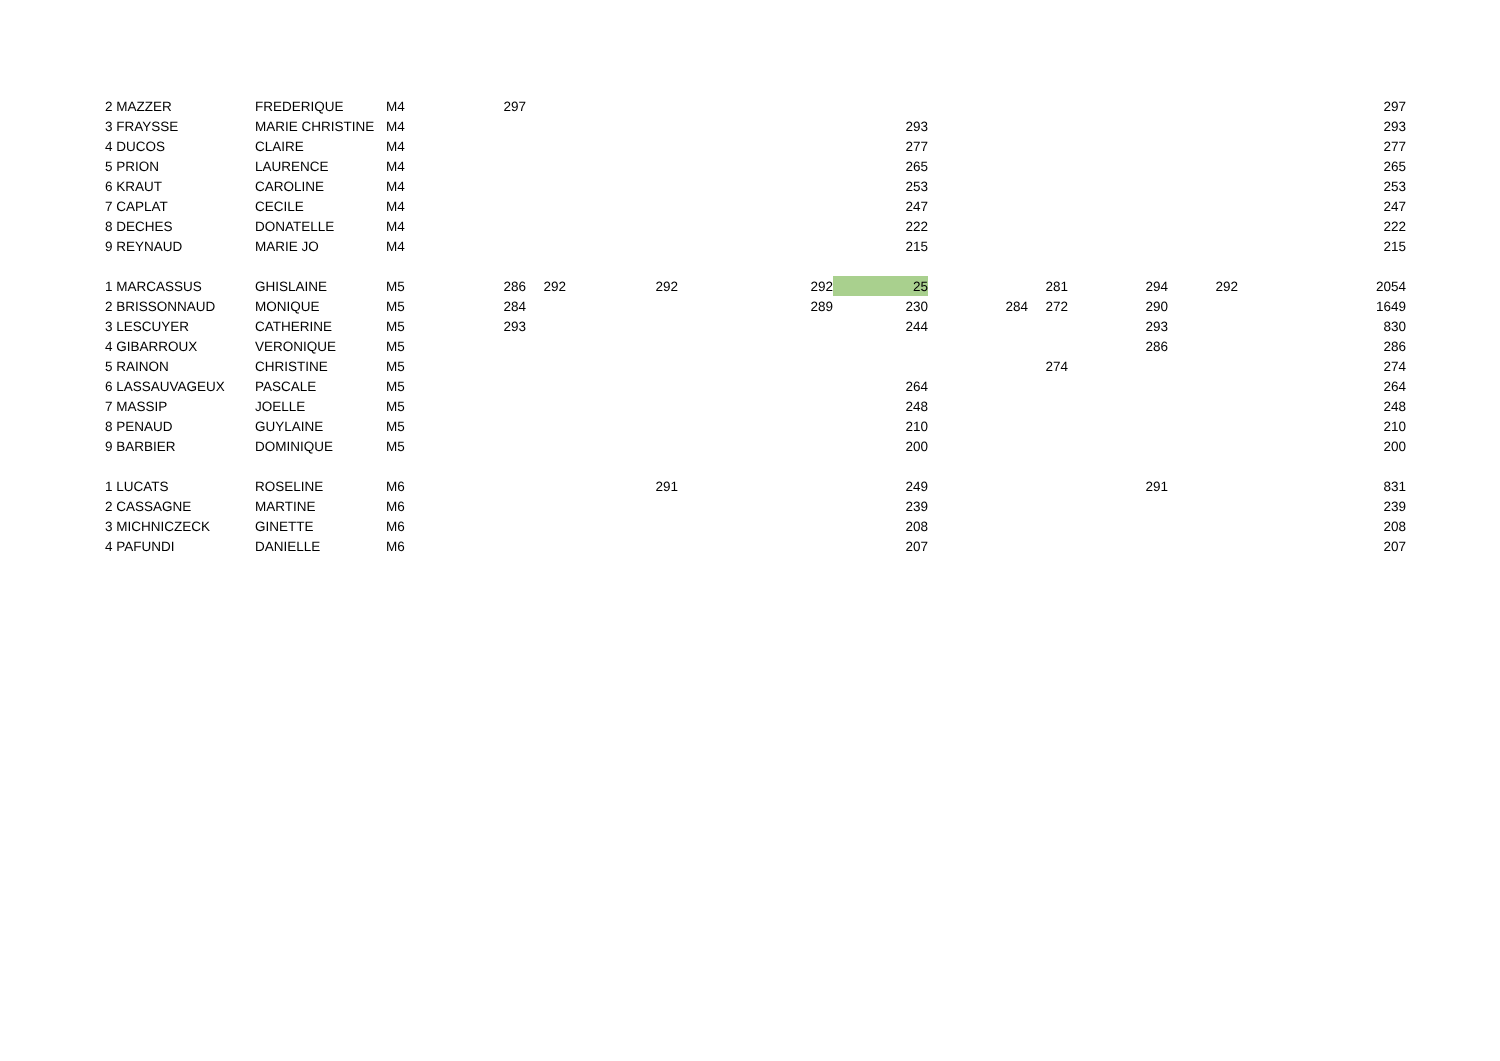| 2 MAZZER | FREDERIQUE | M4 | 297 | | | | | | | | | 297 |
| 3 FRAYSSE | MARIE CHRISTINE | M4 | | | | | 293 | | | | | 293 |
| 4 DUCOS | CLAIRE | M4 | | | | | 277 | | | | | 277 |
| 5 PRION | LAURENCE | M4 | | | | | 265 | | | | | 265 |
| 6 KRAUT | CAROLINE | M4 | | | | | 253 | | | | | 253 |
| 7 CAPLAT | CECILE | M4 | | | | | 247 | | | | | 247 |
| 8 DECHES | DONATELLE | M4 | | | | | 222 | | | | | 222 |
| 9 REYNAUD | MARIE JO | M4 | | | | | 215 | | | | | 215 |
| 1 MARCASSUS | GHISLAINE | M5 | 286 | 292 | 292 | 292 | 25 | | 281 | 294 | 292 | 2054 |
| 2 BRISSONNAUD | MONIQUE | M5 | 284 | | | 289 | 230 | 284 | 272 | 290 | | 1649 |
| 3 LESCUYER | CATHERINE | M5 | 293 | | | | 244 | | | 293 | | 830 |
| 4 GIBARROUX | VERONIQUE | M5 | | | | | | | | 286 | | 286 |
| 5 RAINON | CHRISTINE | M5 | | | | | | | 274 | | | 274 |
| 6 LASSAUVAGEUX | PASCALE | M5 | | | | | 264 | | | | | 264 |
| 7 MASSIP | JOELLE | M5 | | | | | 248 | | | | | 248 |
| 8 PENAUD | GUYLAINE | M5 | | | | | 210 | | | | | 210 |
| 9 BARBIER | DOMINIQUE | M5 | | | | | 200 | | | | | 200 |
| 1 LUCATS | ROSELINE | M6 | | | 291 | | 249 | | | 291 | | 831 |
| 2 CASSAGNE | MARTINE | M6 | | | | | 239 | | | | | 239 |
| 3 MICHNICZECK | GINETTE | M6 | | | | | 208 | | | | | 208 |
| 4 PAFUNDI | DANIELLE | M6 | | | | | 207 | | | | | 207 |